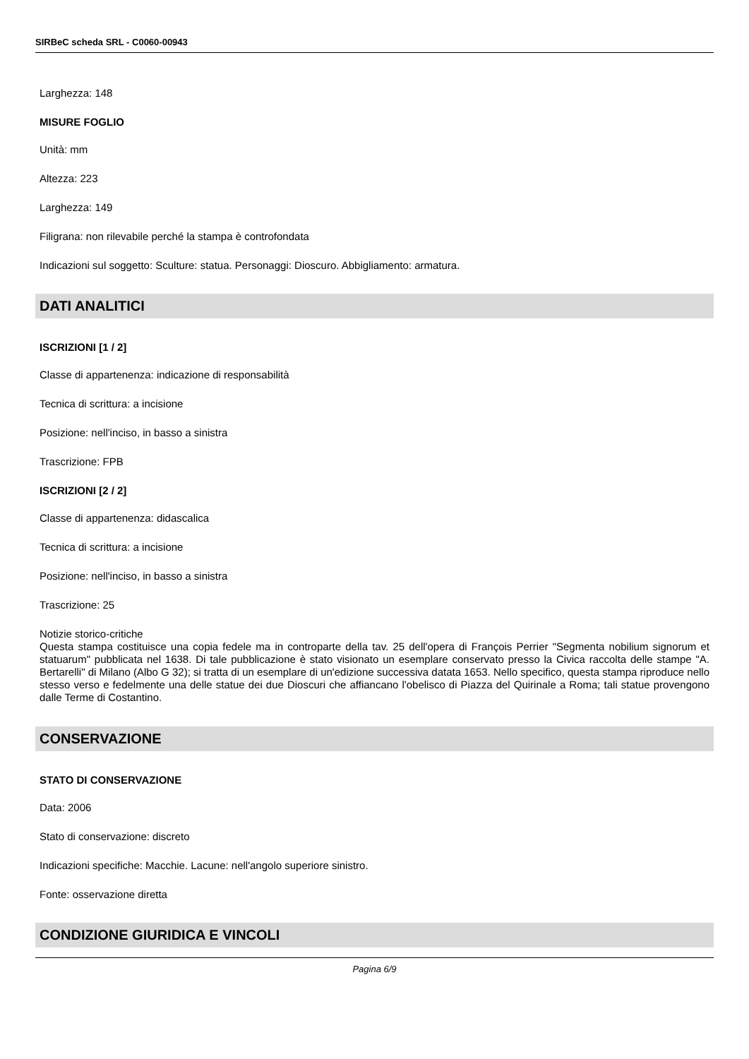SIRBeC scheda SRL - C0060-00943
Larghezza: 148
MISURE FOGLIO
Unità: mm
Altezza: 223
Larghezza: 149
Filigrana: non rilevabile perché la stampa è controfondata
Indicazioni sul soggetto: Sculture: statua. Personaggi: Dioscuro. Abbigliamento: armatura.
DATI ANALITICI
ISCRIZIONI [1 / 2]
Classe di appartenenza: indicazione di responsabilità
Tecnica di scrittura: a incisione
Posizione: nell'inciso, in basso a sinistra
Trascrizione: FPB
ISCRIZIONI [2 / 2]
Classe di appartenenza: didascalica
Tecnica di scrittura: a incisione
Posizione: nell'inciso, in basso a sinistra
Trascrizione: 25
Notizie storico-critiche
Questa stampa costituisce una copia fedele ma in controparte della tav. 25 dell'opera di François Perrier "Segmenta nobilium signorum et statuarum" pubblicata nel 1638. Di tale pubblicazione è stato visionato un esemplare conservato presso la Civica raccolta delle stampe "A. Bertarelli" di Milano (Albo G 32); si tratta di un esemplare di un'edizione successiva datata 1653. Nello specifico, questa stampa riproduce nello stesso verso e fedelmente una delle statue dei due Dioscuri che affiancano l'obelisco di Piazza del Quirinale a Roma; tali statue provengono dalle Terme di Costantino.
CONSERVAZIONE
STATO DI CONSERVAZIONE
Data: 2006
Stato di conservazione: discreto
Indicazioni specifiche: Macchie. Lacune: nell'angolo superiore sinistro.
Fonte: osservazione diretta
CONDIZIONE GIURIDICA E VINCOLI
Pagina 6/9